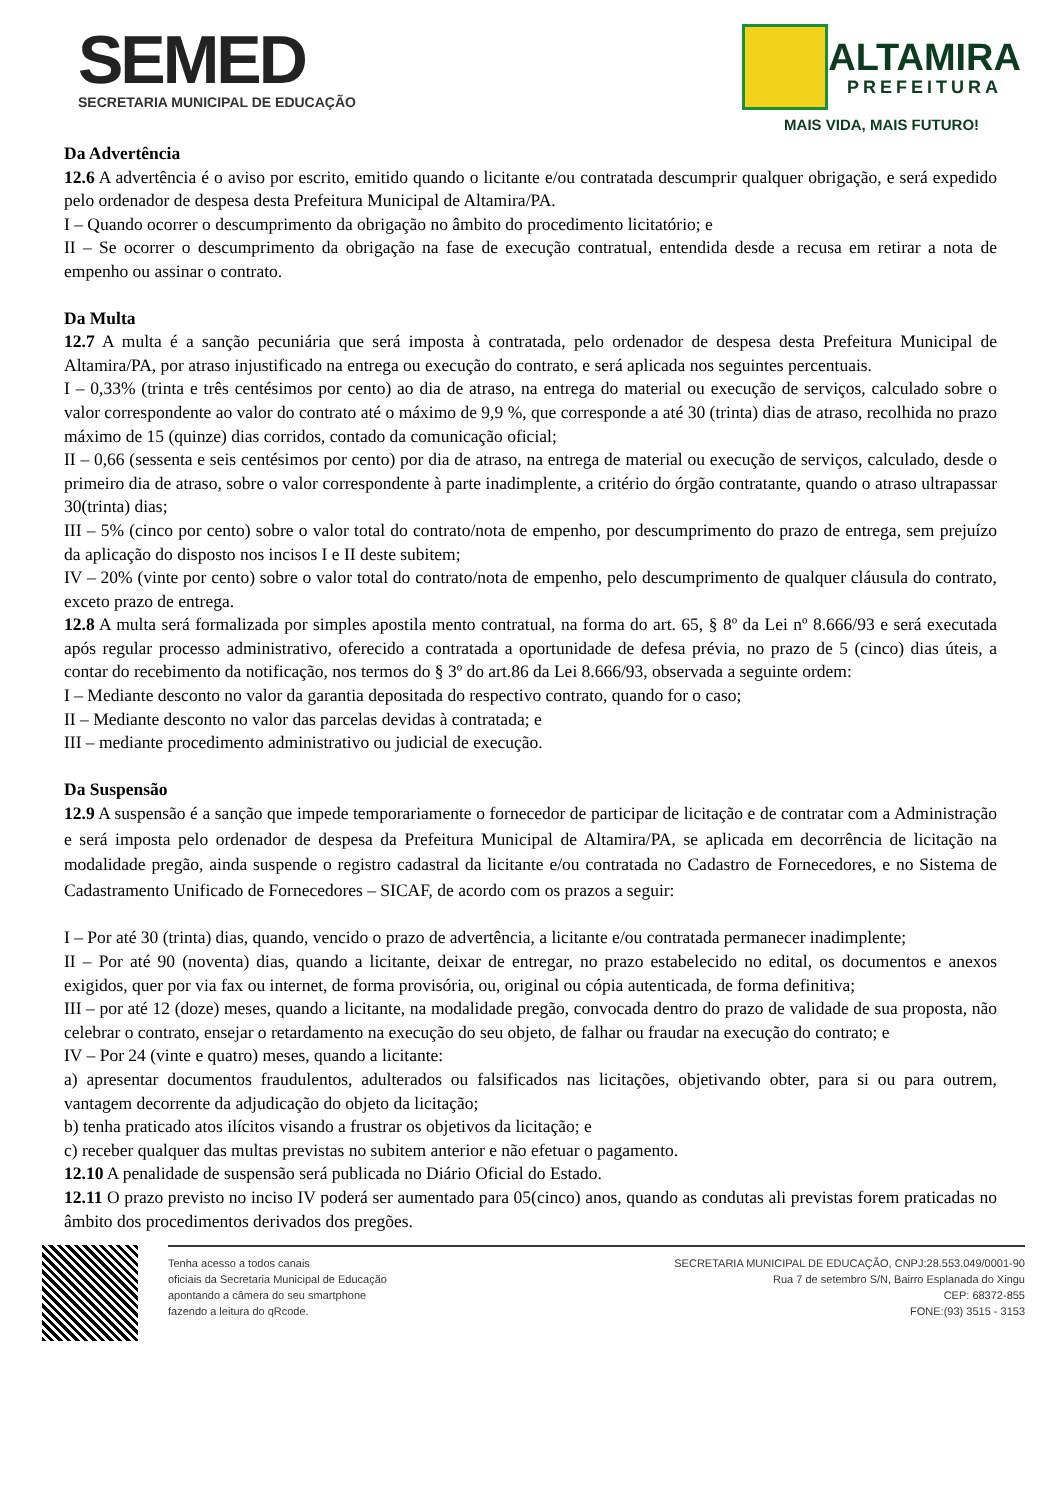SEMED
SECRETARIA MUNICIPAL DE EDUCAÇÃO
ALTAMIRA
PREFEITURA
MAIS VIDA, MAIS FUTURO!
Da Advertência
12.6 A advertência é o aviso por escrito, emitido quando o licitante e/ou contratada descumprir qualquer obrigação, e será expedido pelo ordenador de despesa desta Prefeitura Municipal de Altamira/PA.
I – Quando ocorrer o descumprimento da obrigação no âmbito do procedimento licitatório; e
II – Se ocorrer o descumprimento da obrigação na fase de execução contratual, entendida desde a recusa em retirar a nota de empenho ou assinar o contrato.
Da Multa
12.7 A multa é a sanção pecuniária que será imposta à contratada, pelo ordenador de despesa desta Prefeitura Municipal de Altamira/PA, por atraso injustificado na entrega ou execução do contrato, e será aplicada nos seguintes percentuais.
I – 0,33% (trinta e três centésimos por cento) ao dia de atraso, na entrega do material ou execução de serviços, calculado sobre o valor correspondente ao valor do contrato até o máximo de 9,9 %, que corresponde a até 30 (trinta) dias de atraso, recolhida no prazo máximo de 15 (quinze) dias corridos, contado da comunicação oficial;
II – 0,66 (sessenta e seis centésimos por cento) por dia de atraso, na entrega de material ou execução de serviços, calculado, desde o primeiro dia de atraso, sobre o valor correspondente à parte inadimplente, a critério do órgão contratante, quando o atraso ultrapassar 30(trinta) dias;
III – 5% (cinco por cento) sobre o valor total do contrato/nota de empenho, por descumprimento do prazo de entrega, sem prejuízo da aplicação do disposto nos incisos I e II deste subitem;
IV – 20% (vinte por cento) sobre o valor total do contrato/nota de empenho, pelo descumprimento de qualquer cláusula do contrato, exceto prazo de entrega.
12.8 A multa será formalizada por simples apostila mento contratual, na forma do art. 65, § 8º da Lei nº 8.666/93 e será executada após regular processo administrativo, oferecido a contratada a oportunidade de defesa prévia, no prazo de 5 (cinco) dias úteis, a contar do recebimento da notificação, nos termos do § 3º do art.86 da Lei 8.666/93, observada a seguinte ordem:
I – Mediante desconto no valor da garantia depositada do respectivo contrato, quando for o caso;
II – Mediante desconto no valor das parcelas devidas à contratada; e
III – mediante procedimento administrativo ou judicial de execução.
Da Suspensão
12.9 A suspensão é a sanção que impede temporariamente o fornecedor de participar de licitação e de contratar com a Administração e será imposta pelo ordenador de despesa da Prefeitura Municipal de Altamira/PA, se aplicada em decorrência de licitação na modalidade pregão, ainda suspende o registro cadastral da licitante e/ou contratada no Cadastro de Fornecedores, e no Sistema de Cadastramento Unificado de Fornecedores – SICAF, de acordo com os prazos a seguir:
I – Por até 30 (trinta) dias, quando, vencido o prazo de advertência, a licitante e/ou contratada permanecer inadimplente;
II – Por até 90 (noventa) dias, quando a licitante, deixar de entregar, no prazo estabelecido no edital, os documentos e anexos exigidos, quer por via fax ou internet, de forma provisória, ou, original ou cópia autenticada, de forma definitiva;
III – por até 12 (doze) meses, quando a licitante, na modalidade pregão, convocada dentro do prazo de validade de sua proposta, não celebrar o contrato, ensejar o retardamento na execução do seu objeto, de falhar ou fraudar na execução do contrato; e
IV – Por 24 (vinte e quatro) meses, quando a licitante:
a) apresentar documentos fraudulentos, adulterados ou falsificados nas licitações, objetivando obter, para si ou para outrem, vantagem decorrente da adjudicação do objeto da licitação;
b) tenha praticado atos ilícitos visando a frustrar os objetivos da licitação; e
c) receber qualquer das multas previstas no subitem anterior e não efetuar o pagamento.
12.10 A penalidade de suspensão será publicada no Diário Oficial do Estado.
12.11 O prazo previsto no inciso IV poderá ser aumentado para 05(cinco) anos, quando as condutas ali previstas forem praticadas no âmbito dos procedimentos derivados dos pregões.
Tenha acesso a todos canais
oficiais da Secretaria Municipal de Educação
apontando a câmera do seu smartphone
fazendo a leitura do qRcode.
SECRETARIA MUNICIPAL DE EDUCAÇÃO, CNPJ:28.553.049/0001-90
Rua 7 de setembro S/N, Bairro Esplanada do Xingu
CEP: 68372-855
FONE:(93) 3515 - 3153